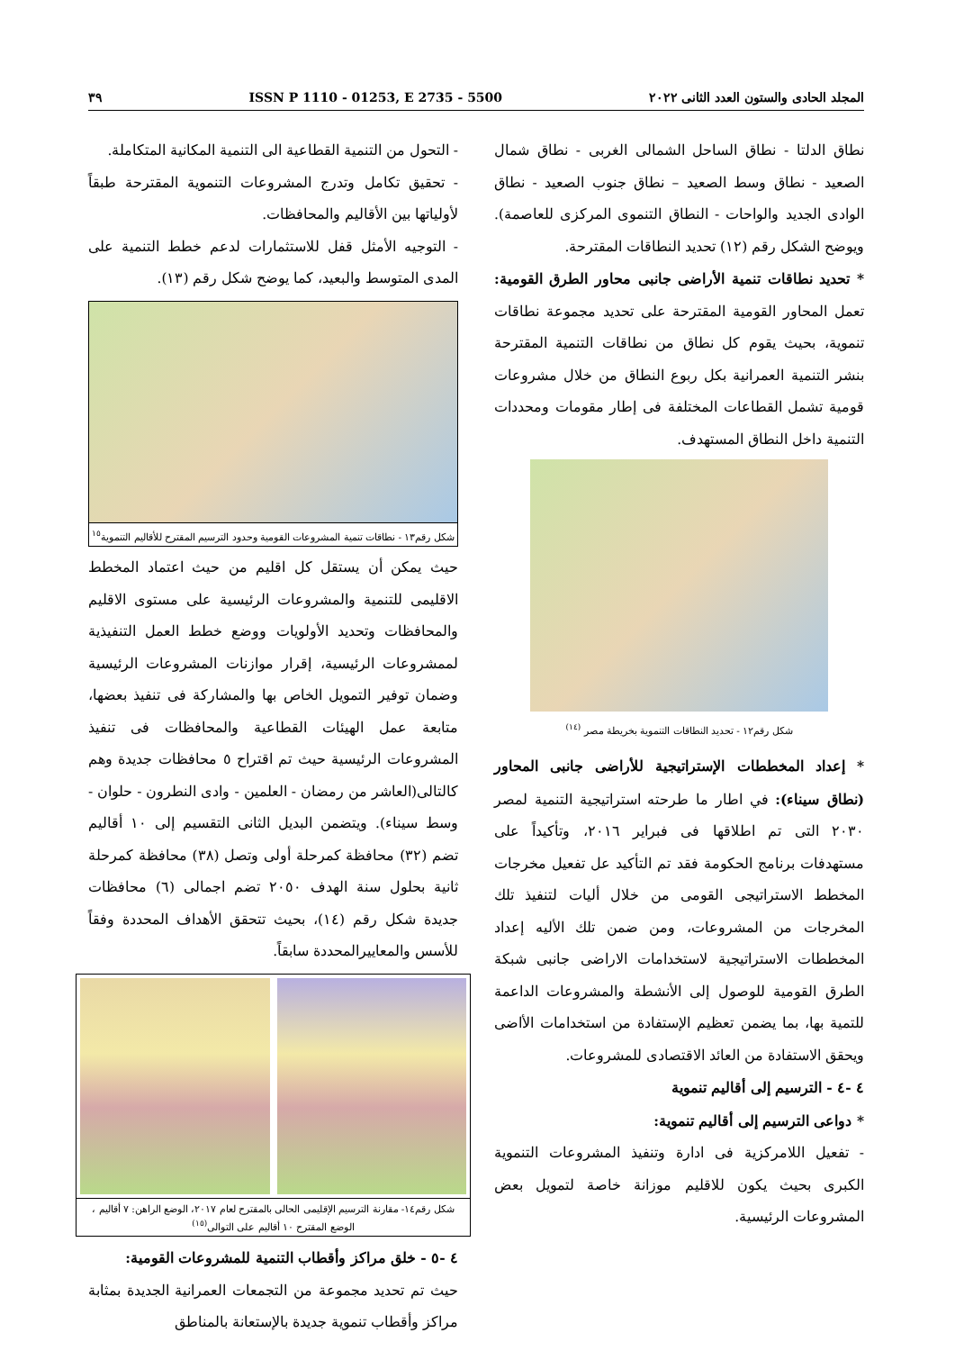المجلد الحادى والستون العدد الثانى ٢٠٢٢ ISSN P 1110 - 01253, E 2735 - 5500 ٣٩
نطاق الدلتا - نطاق الساحل الشمالى الغربى - نطاق شمال الصعيد - نطاق وسط الصعيد – نطاق جنوب الصعيد - نطاق الوادى الجديد والواحات - النطاق التنموى المركزى للعاصمة). ويوضح الشكل رقم (١٢) تحديد النطاقات المقترحة.
* تحديد نطاقات تنمية الأراضى جانبى محاور الطرق القومية: تعمل المحاور القومية المقترحة على تحديد مجموعة نطاقات تنموية، بحيث يقوم كل نطاق من نطاقات التنمية المقترحة بنشر التنمية العمرانية بكل ربوع النطاق من خلال مشروعات قومية تشمل القطاعات المختلفة فى إطار مقومات ومحددات التنمية داخل النطاق المستهدف.
شكل رقم١٢ - تحديد النطاقات التنموية بخريطة مصر <sup>(١٤)</sup>
* إعداد المخططات الإستراتيجية للأراضى جانبى المحاور (نطاق سيناء): في اطار ما طرحته استراتيجية التنمية لمصر ٢٠٣٠ التى تم اطلاقها فى فبراير ٢٠١٦، وتأكيداً على مستهدفات برنامج الحكومة فقد تم التأكيد عل تفعيل مخرجات المخطط الاستراتيجى القومى من خلال أليات لتنفيذ تلك المخرجات من المشروعات، ومن ضمن تلك الأليه إعداد المخططات الاستراتيجية لاستخدامات الاراضى جانبى شبكة الطرق القومية للوصول إلى الأنشطة والمشروعات الداعمة للتمية بها، بما يضمن تعظيم الإستفادة من استخدامات الأاضى ويحقق الاستفادة من العائد الاقتصادى للمشروعات.
٤ -٤ - الترسيم إلى أقاليم تنموية
* دواعى الترسيم إلى أقاليم تنموية:
- تفعيل اللامركزية فى ادارة وتنفيذ المشروعات التنموية الكبرى بحيث يكون للاقليم موزانة خاصة لتمويل بعض المشروعات الرئيسية.
- التحول من التنمية القطاعية الى التنمية المكانية المتكاملة.
- تحقيق تكامل وتدرج المشروعات التنموية المقترحة طبقاً لأولياتها بين الأقاليم والمحافظات.
- التوجيه الأمثل قفل للاستثمارات لدعم خطط التنمية على المدى المتوسط والبعيد، كما يوضح شكل رقم (١٣).
شكل رقم١٣ - نطاقات تنمية المشروعات القومية وحدود الترسيم المقترح للأقاليم التنموية<sup>١٥</sup>
حيث يمكن أن يستقل كل اقليم من حيث اعتماد المخطط الاقليمى للتنمية والمشروعات الرئيسية على مستوى الاقليم والمحافظات وتحديد الأولويات ووضع خطط العمل التنفيذية لممشروعات الرئيسية، إقرار موازنات المشروعات الرئيسية وضمان توفير التمويل الخاص بها والمشاركة فى تنفيذ بعضها، متابعة عمل الهيئات القطاعية والمحافظات فى تنفيذ المشروعات الرئيسية حيث تم اقتراح ٥ محافظات جديدة وهم كالتالى(العاشر من رمضان - العلمين - وادى النطرون - حلوان - وسط سيناء). ويتضمن البديل الثانى التقسيم إلى ١٠ أقاليم تضم (٣٢) محافظة كمرحلة أولى وتصل (٣٨) محافظة كمرحلة ثانية بحلول سنة الهدف ٢٠٥٠ تضم اجمالى (٦) محافظات جديدة شكل رقم (١٤)، بحيث تتحقق الأهداف المحددة وفقاً للأسس والمعاييرالمحددة سابقاً.
شكل رقم١٤- مقارنة الترسيم الإقليمى الحالى بالمقترح لعام ٢٠١٧، الوضع الراهن: ٧ أقاليم ، الوضع المقترح ١٠ أقاليم على التوالى<sup>(١٥)</sup>
٤ -٥ - خلق مراكز وأقطاب التنمية للمشروعات القومية:
حيث تم تحديد مجموعة من التجمعات العمرانية الجديدة بمثابة مراكز وأقطاب تنموية جديدة بالإستعانة بالمناطق